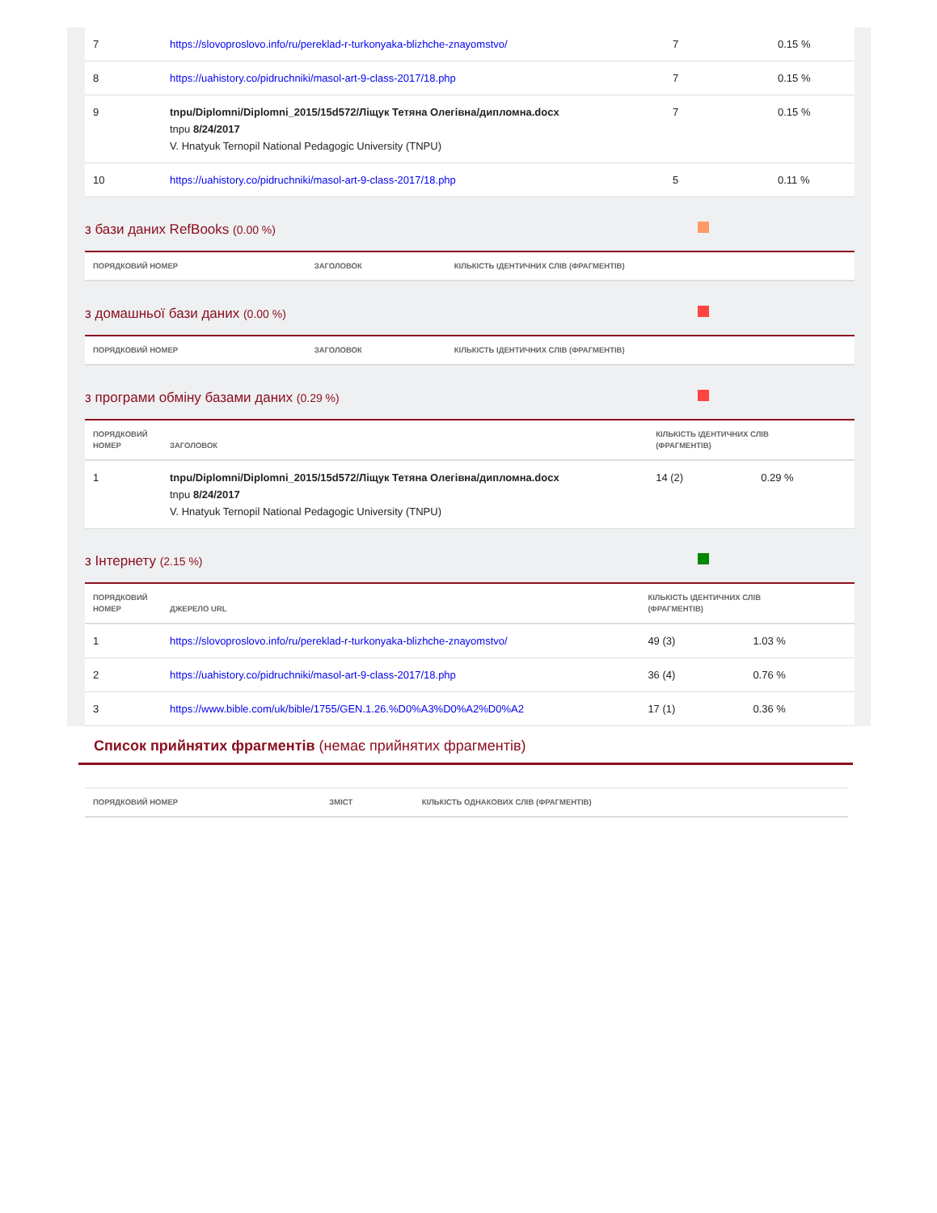| 7 | https://slovoproslovo.info/ru/pereklad-r-turkonyaka-blizhche-znayomstvo/ | 7 | 0.15 % |
| 8 | https://uahistory.co/pidruchniki/masol-art-9-class-2017/18.php | 7 | 0.15 % |
| 9 | tnpu/Diplomni/Diplomni_2015/15d572/Ліщук Тетяна Олегівна/дипломна.docx tnpu 8/24/2017 V. Hnatyuk Ternopil National Pedagogic University (TNPU) | 7 | 0.15 % |
| 10 | https://uahistory.co/pidruchniki/masol-art-9-class-2017/18.php | 5 | 0.11 % |
з бази даних RefBooks (0.00 %)
| ПОРЯДКОВИЙ НОМЕР | ЗАГОЛОВОК | КІЛЬКІСТЬ ІДЕНТИЧНИХ СЛІВ (ФРАГМЕНТІВ) |
| --- | --- | --- |
з домашньої бази даних (0.00 %)
| ПОРЯДКОВИЙ НОМЕР | ЗАГОЛОВОК | КІЛЬКІСТЬ ІДЕНТИЧНИХ СЛІВ (ФРАГМЕНТІВ) |
| --- | --- | --- |
з програми обміну базами даних (0.29 %)
| ПОРЯДКОВИЙ НОМЕР | ЗАГОЛОВОК | КІЛЬКІСТЬ ІДЕНТИЧНИХ СЛІВ (ФРАГМЕНТІВ) | |
| --- | --- | --- | --- |
| 1 | tnpu/Diplomni/Diplomni_2015/15d572/Ліщук Тетяна Олегівна/дипломна.docx tnpu 8/24/2017 V. Hnatyuk Ternopil National Pedagogic University (TNPU) | 14 (2) | 0.29 % |
з Інтернету (2.15 %)
| ПОРЯДКОВИЙ НОМЕР | ДЖЕРЕЛО URL | КІЛЬКІСТЬ ІДЕНТИЧНИХ СЛІВ (ФРАГМЕНТІВ) | |
| --- | --- | --- | --- |
| 1 | https://slovoproslovo.info/ru/pereklad-r-turkonyaka-blizhche-znayomstvo/ | 49 (3) | 1.03 % |
| 2 | https://uahistory.co/pidruchniki/masol-art-9-class-2017/18.php | 36 (4) | 0.76 % |
| 3 | https://www.bible.com/uk/bible/1755/GEN.1.26.%D0%A3%D0%A2%D0%A2 | 17 (1) | 0.36 % |
Список прийнятих фрагментів (немає прийнятих фрагментів)
| ПОРЯДКОВИЙ НОМЕР | ЗМІСТ | КІЛЬКІСТЬ ОДНАКОВИХ СЛІВ (ФРАГМЕНТІВ) |
| --- | --- | --- |